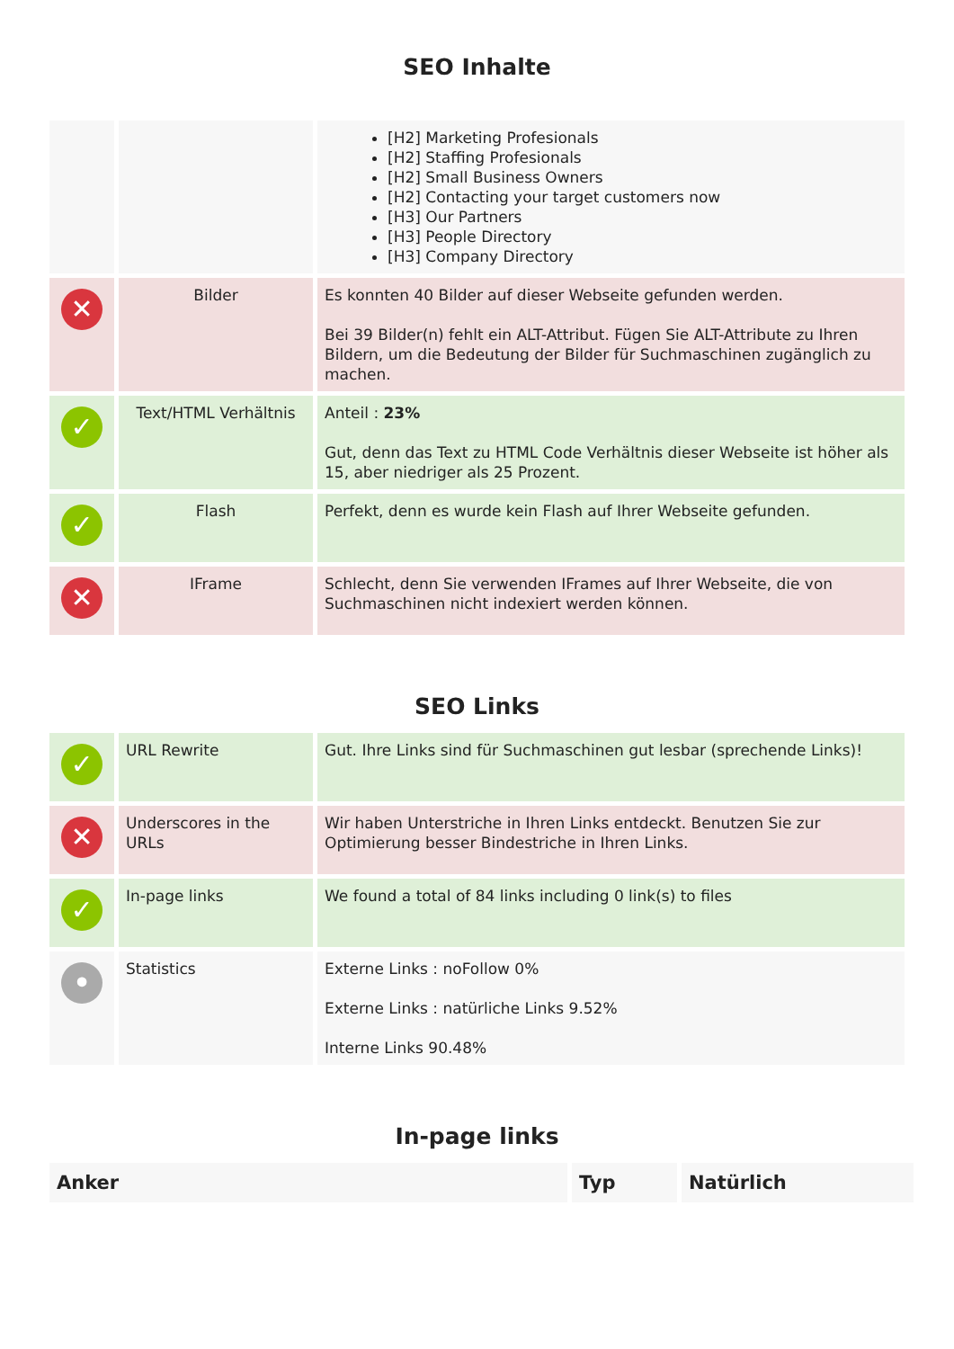SEO Inhalte
| | | [H2] Marketing Profesionals [H2] Staffing Profesionals [H2] Small Business Owners [H2] Contacting your target customers now [H3] Our Partners [H3] People Directory [H3] Company Directory |
| ✕ | Bilder | Es konnten 40 Bilder auf dieser Webseite gefunden werden. Bei 39 Bilder(n) fehlt ein ALT-Attribut. Fügen Sie ALT-Attribute zu Ihren Bildern, um die Bedeutung der Bilder für Suchmaschinen zugänglich zu machen. |
| ✓ | Text/HTML Verhältnis | Anteil : 23% Gut, denn das Text zu HTML Code Verhältnis dieser Webseite ist höher als 15, aber niedriger als 25 Prozent. |
| ✓ | Flash | Perfekt, denn es wurde kein Flash auf Ihrer Webseite gefunden. |
| ✕ | IFrame | Schlecht, denn Sie verwenden IFrames auf Ihrer Webseite, die von Suchmaschinen nicht indexiert werden können. |
SEO Links
| ✓ | URL Rewrite | Gut. Ihre Links sind für Suchmaschinen gut lesbar (sprechende Links)! |
| ✕ | Underscores in the URLs | Wir haben Unterstriche in Ihren Links entdeckt. Benutzen Sie zur Optimierung besser Bindestriche in Ihren Links. |
| ✓ | In-page links | We found a total of 84 links including 0 link(s) to files |
| • | Statistics | Externe Links : noFollow 0% Externe Links : natürliche Links 9.52% Interne Links 90.48% |
In-page links
| Anker | Typ | Natürlich |
| --- | --- | --- |